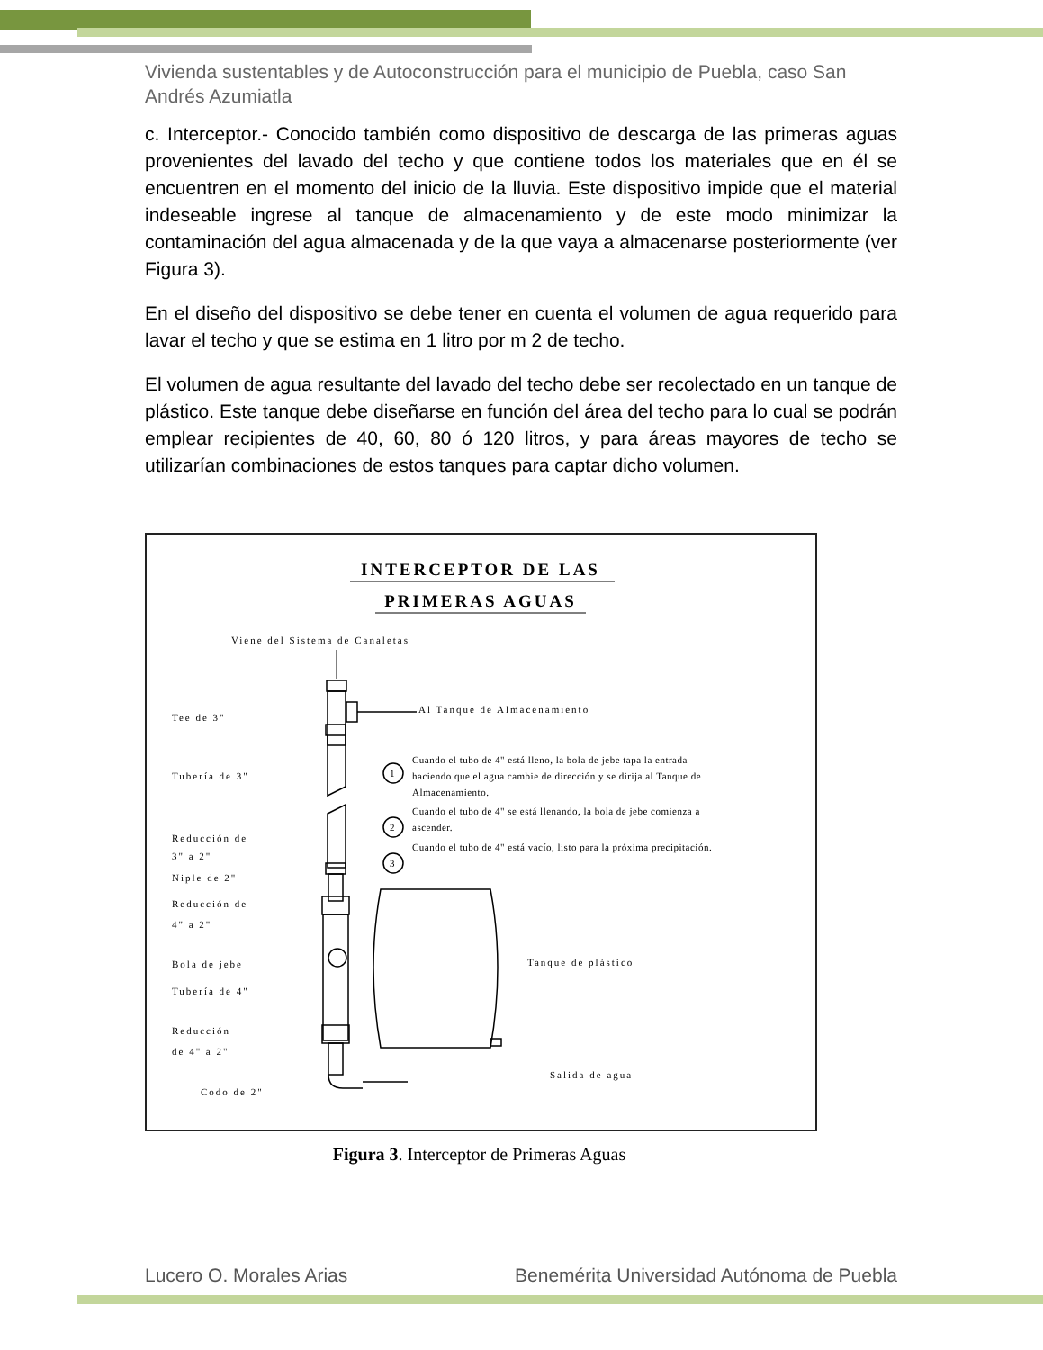Vivienda sustentables y de Autoconstrucción para el municipio de Puebla, caso San Andrés Azumiatla
c. Interceptor.- Conocido también como dispositivo de descarga de las primeras aguas provenientes del lavado del techo y que contiene todos los materiales que en él se encuentren en el momento del inicio de la lluvia. Este dispositivo impide que el material indeseable ingrese al tanque de almacenamiento y de este modo minimizar la contaminación del agua almacenada y de la que vaya a almacenarse posteriormente (ver Figura 3).
En el diseño del dispositivo se debe tener en cuenta el volumen de agua requerido para lavar el techo y que se estima en 1 litro por m 2 de techo.
El volumen de agua resultante del lavado del techo debe ser recolectado en un tanque de plástico. Este tanque debe diseñarse en función del área del techo para lo cual se podrán emplear recipientes de 40, 60, 80 ó 120 litros, y para áreas mayores de techo se utilizarían combinaciones de estos tanques para captar dicho volumen.
INTERCEPTOR DE LAS
PRIMERAS AGUAS
Viene del Sistema de Canaletas
Tee de 3"
Tubería de 3"
Reducción de
3" a 2"
Niple de 2"
Reducción de
4" a 2"
Bola de jebe
Tubería de 4"
Reducción
de 4" a 2"
Codo de 2"
Al Tanque de Almacenamiento
Tanque de plástico
Salida de agua
1
2
3
Cuando el tubo de 4" está lleno, la bola de jebe tapa la entrada
haciendo que el agua cambie de dirección y se dirija al Tanque de
Almacenamiento.
Cuando el tubo de 4" se está llenando, la bola de jebe comienza a
ascender.
Cuando el tubo de 4" está vacío, listo para la próxima precipitación.
Figura 3. Interceptor de Primeras Aguas
Lucero O. Morales Arias Benemérita Universidad Autónoma de Puebla